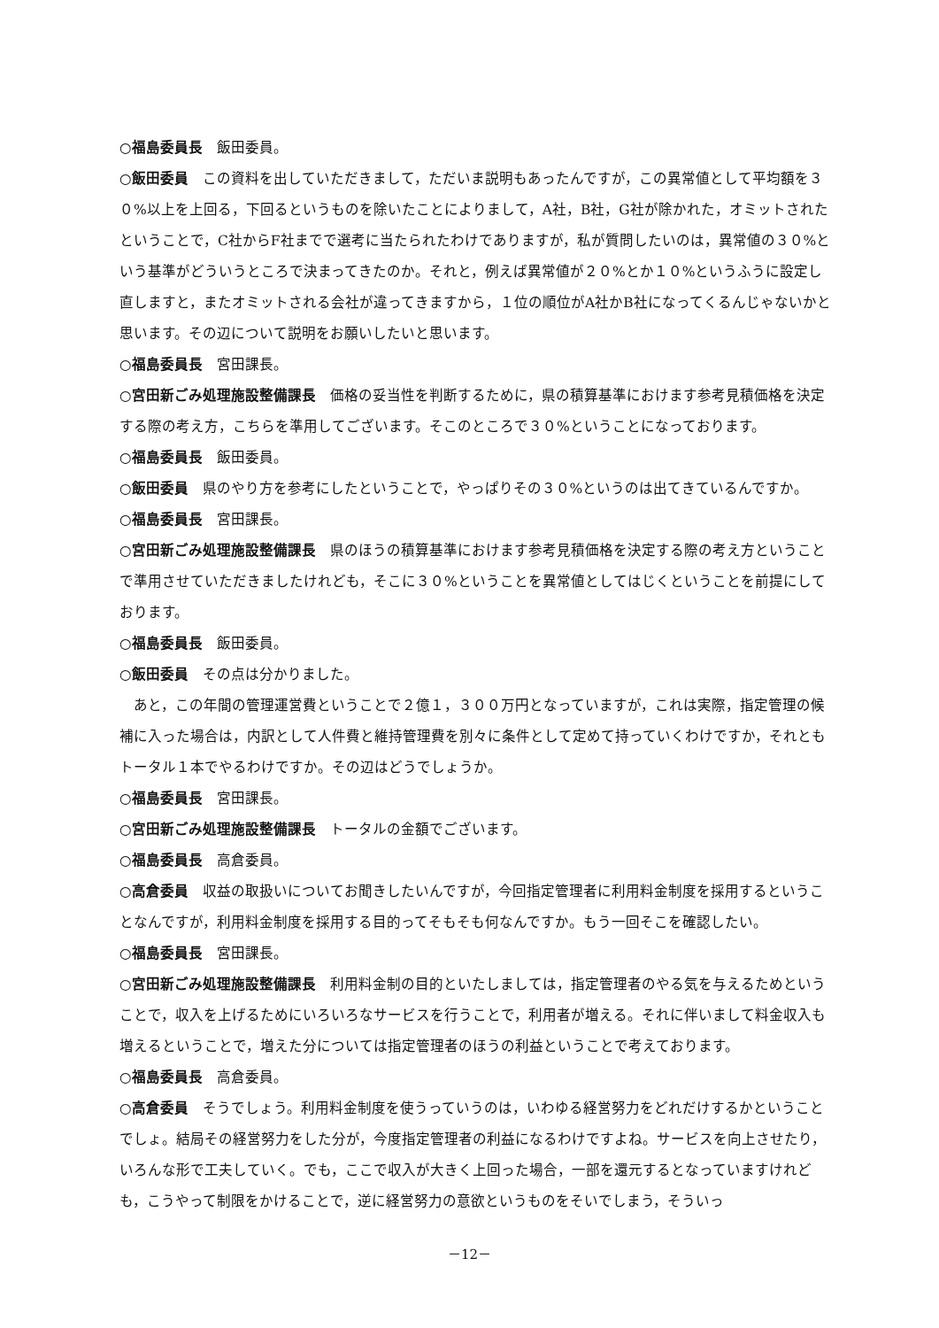○福島委員長　飯田委員。
○飯田委員　この資料を出していただきまして，ただいま説明もあったんですが，この異常値として平均額を３０%以上を上回る，下回るというものを除いたことによりまして，A社，B社，G社が除かれた，オミットされたということで，C社からF社までで選考に当たられたわけでありますが，私が質問したいのは，異常値の３０%という基準がどういうところで決まってきたのか。それと，例えば異常値が２０%とか１０%というふうに設定し直しますと，またオミットされる会社が違ってきますから，１位の順位がA社かB社になってくるんじゃないかと思います。その辺について説明をお願いしたいと思います。
○福島委員長　宮田課長。
○宮田新ごみ処理施設整備課長　価格の妥当性を判断するために，県の積算基準におけます参考見積価格を決定する際の考え方，こちらを準用してございます。そこのところで３０%ということになっております。
○福島委員長　飯田委員。
○飯田委員　県のやり方を参考にしたということで，やっぱりその３０%というのは出てきているんですか。
○福島委員長　宮田課長。
○宮田新ごみ処理施設整備課長　県のほうの積算基準におけます参考見積価格を決定する際の考え方ということで準用させていただきましたけれども，そこに３０%ということを異常値としてはじくということを前提にしております。
○福島委員長　飯田委員。
○飯田委員　その点は分かりました。
あと，この年間の管理運営費ということで２億１，３００万円となっていますが，これは実際，指定管理の候補に入った場合は，内訳として人件費と維持管理費を別々に条件として定めて持っていくわけですか，それともトータル１本でやるわけですか。その辺はどうでしょうか。
○福島委員長　宮田課長。
○宮田新ごみ処理施設整備課長　トータルの金額でございます。
○福島委員長　高倉委員。
○高倉委員　収益の取扱いについてお聞きしたいんですが，今回指定管理者に利用料金制度を採用するということなんですが，利用料金制度を採用する目的ってそもそも何なんですか。もう一回そこを確認したい。
○福島委員長　宮田課長。
○宮田新ごみ処理施設整備課長　利用料金制の目的といたしましては，指定管理者のやる気を与えるためということで，収入を上げるためにいろいろなサービスを行うことで，利用者が増える。それに伴いまして料金収入も増えるということで，増えた分については指定管理者のほうの利益ということで考えております。
○福島委員長　高倉委員。
○高倉委員　そうでしょう。利用料金制度を使うっていうのは，いわゆる経営努力をどれだけするかということでしょ。結局その経営努力をした分が，今度指定管理者の利益になるわけですよね。サービスを向上させたり，いろんな形で工夫していく。でも，ここで収入が大きく上回った場合，一部を還元するとなっていますけれども，こうやって制限をかけることで，逆に経営努力の意欲というものをそいでしまう，そういっ
－12－